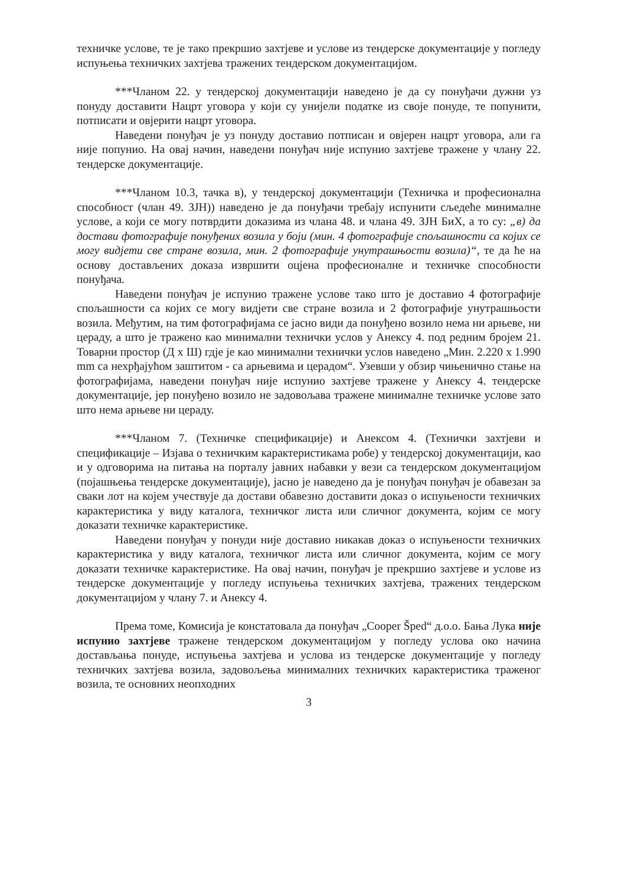техничке услове, те је тако прекршио захтјеве и услове из тендерске документације у погледу испуњења техничких захтјева тражених тендерском документацијом.
***Чланом 22. у тендерској документацији наведено је да су понуђачи дужни уз понуду доставити Нацрт уговора у који су унијели податке из своје понуде, те попунити, потписати и овјерити нацрт уговора.
Наведени понуђач је уз понуду доставио потписан и овјерен нацрт уговора, али га није попунио. На овај начин, наведени понуђач није испунио захтјеве тражене у члану 22. тендерске документације.
***Чланом 10.3, тачка в), у тендерској документацији (Техничка и професионална способност (члан 49. ЗЈН)) наведено је да понуђачи требају испунити сљедеће минималне услове, а који се могу потврдити доказима из члана 48. и члана 49. ЗЈН БиХ, а то су: „в) да достави фотографије понуђених возила у боји (мин. 4 фотографије спољашности са којих се могу видјети све стране возила, мин. 2 фотографије унутрашњости возила)“, те да ће на основу достављених доказа извршити оцјена професионалне и техничке способности понуђача.
Наведени понуђач је испунио тражене услове тако што је доставио 4 фотографије спољашности са којих се могу видјети све стране возила и 2 фотографије унутрашњости возила. Међутим, на тим фотографијама се јасно види да понуђено возило нема ни арњеве, ни цераду, а што је тражено као минимални технички услов у Анексу 4. под редним бројем 21. Товарни простор (Д x Ш) гдје је као минимални технички услов наведено „Мин. 2.220 x 1.990 mm са нехрђајућом заштитом - са арњевима и церадом“. Узевши у обзир чињенично стање на фотографијама, наведени понуђач није испунио захтјеве тражене у Анексу 4. тендерске документације, јер понуђено возило не задовољава тражене минималне техничке услове зато што нема арњеве ни цераду.
***Чланом 7. (Техничке спецификације) и Анексом 4. (Технички захтјеви и спецификације – Изјава о техничким карактеристикама робе) у тендерској документацији, као и у одговорима на питања на порталу јавних набавки у вези са тендерском документацијом (појашњења тендерске документације), јасно је наведено да је понуђач понуђач је обавезан за сваки лот на којем учествује да достави обавезно доставити доказ о испуњености техничких карактеристика у виду каталога, техничког листа или сличног документа, којим се могу доказати техничке карактеристике.
Наведени понуђач у понуди није доставио никакав доказ о испуњености техничких карактеристика у виду каталога, техничког листа или сличног документа, којим се могу доказати техничке карактеристике. На овај начин, понуђач је прекршио захтјеве и услове из тендерске документације у погледу испуњења техничких захтјева, тражених тендерском документацијом у члану 7. и Анексу 4.
Према томе, Комисија је констатовала да понуђач „Cooper Šped“ д.о.о. Бања Лука није испунио захтјеве тражене тендерском документацијом у погледу услова око начина достављања понуде, испуњења захтјева и услова из тендерске документације у погледу техничких захтјева возила, задовољења минималних техничких карактеристика траженог возила, те основних неопходних
3